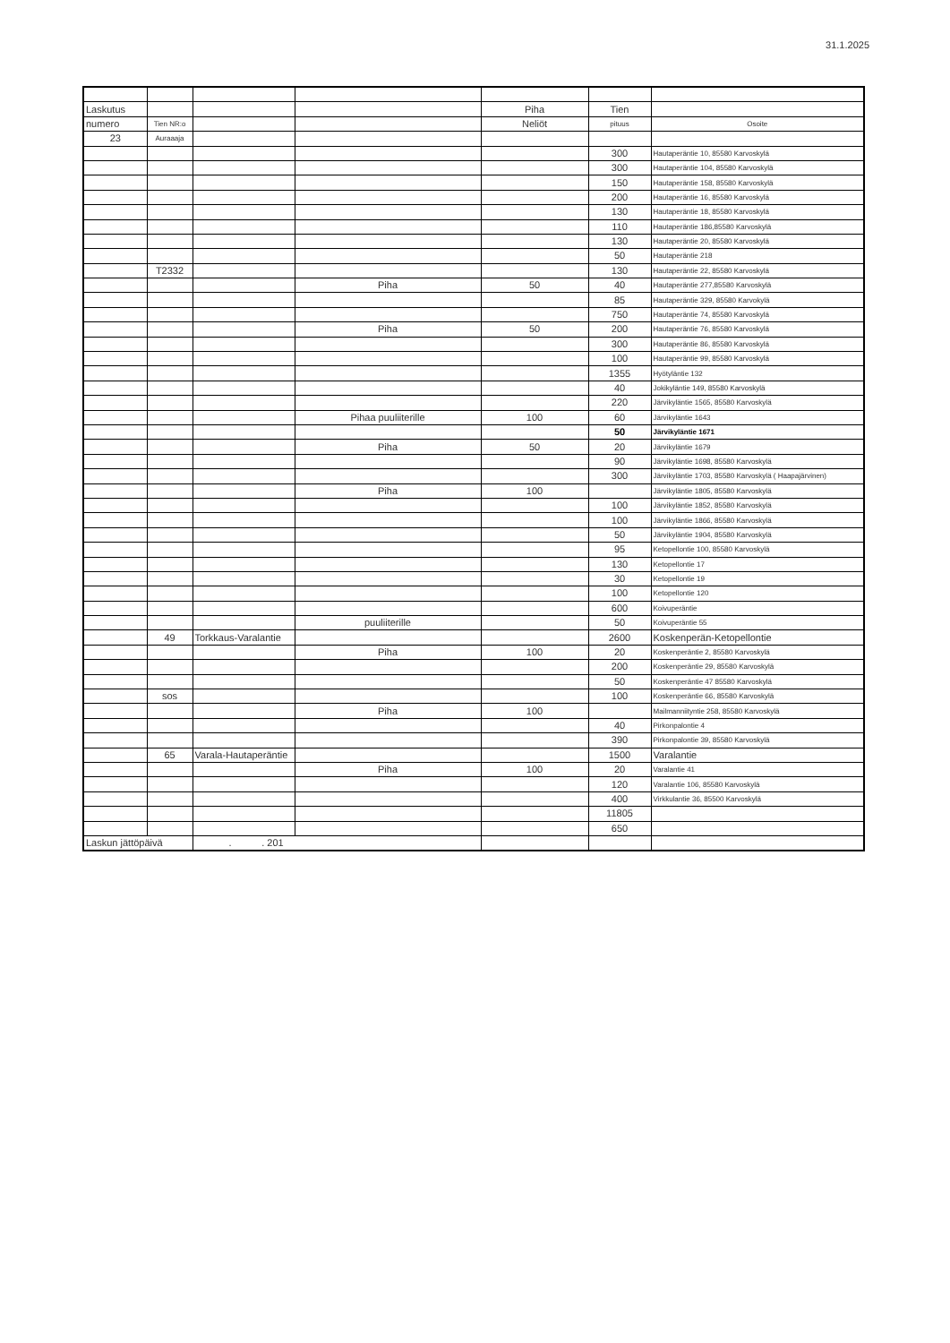31.1.2025
| Laskutus | | | | Piha | Tien | |
| numero | Tien NR:o | | | Neliöt | pituus | Osoite |
| 23 | Auraaaja | | | | | |
| | | | | | 300 | Hautaperäntie 10, 85580 Karvoskylä |
| | | | | | 300 | Hautaperäntie 104, 85580 Karvoskylä |
| | | | | | 150 | Hautaperäntie 158, 85580 Karvoskylä |
| | | | | | 200 | Hautaperäntie 16, 85580 Karvoskylä |
| | | | | | 130 | Hautaperäntie 18, 85580 Karvoskylä |
| | | | | | 110 | Hautaperäntie 186,85580 Karvoskylä |
| | | | | | 130 | Hautaperäntie 20, 85580 Karvoskylä |
| | | | | | 50 | Hautaperäntie 218 |
| | T2332 | | | | 130 | Hautaperäntie 22, 85580 Karvoskylä |
| | | | Piha | 50 | 40 | Hautaperäntie 277,85580 Karvoskylä |
| | | | | | 85 | Hautaperäntie 329, 85580 Karvokylä |
| | | | | | 750 | Hautaperäntie 74, 85580 Karvoskylä |
| | | | Piha | 50 | 200 | Hautaperäntie 76, 85580 Karvoskylä |
| | | | | | 300 | Hautaperäntie 86, 85580 Karvoskylä |
| | | | | | 100 | Hautaperäntie 99, 85580 Karvoskylä |
| | | | | | 1355 | Hyötyläntie 132 |
| | | | | | 40 | Jokikyläntie 149, 85580 Karvoskylä |
| | | | | | 220 | Järvikyläntie 1565, 85580 Karvoskylä |
| | | | Pihaa puuliiterille | 100 | 60 | Järvikyläntie 1643 |
| | | | | | 50 | Järvikyläntie 1671 |
| | | | Piha | 50 | 20 | Järvikyläntie 1679 |
| | | | | | 90 | Järvikyläntie 1698, 85580 Karvoskylä |
| | | | | | 300 | Järvikyläntie 1703, 85580 Karvoskylä ( Haapajärvinen) |
| | | | Piha | 100 | | Järvikyläntie 1805, 85580 Karvoskylä |
| | | | | | 100 | Järvikyläntie 1852, 85580 Karvoskylä |
| | | | | | 100 | Järvikyläntie 1866, 85580 Karvoskylä |
| | | | | | 50 | Järvikyläntie 1904, 85580 Karvoskylä |
| | | | | | 95 | Ketopellontie 100, 85580 Karvoskylä |
| | | | | | 130 | Ketopellontie 17 |
| | | | | | 30 | Ketopellontie 19 |
| | | | | | 100 | Ketopellontie 120 |
| | | | | | 600 | Koivuperäntie |
| | | | puuliiterille | | 50 | Koivuperäntie 55 |
| | 49 | Torkkaus-Varalantie | | | 2600 | Koskenperän-Ketopellontie |
| | | | Piha | 100 | 20 | Koskenperäntie 2, 85580 Karvoskylä |
| | | | | | 200 | Koskenperäntie 29, 85580 Karvoskylä |
| | | | | | 50 | Koskenperäntie 47 85580 Karvoskylä |
| | sos | | | | 100 | Koskenperäntie 66, 85580 Karvoskylä |
| | | | Piha | 100 | | Mailmanniityntie 258, 85580 Karvoskylä |
| | | | | | 40 | Pirkonpalontie 4 |
| | | | | | 390 | Pirkonpalontie 39, 85580 Karvoskylä |
| | 65 | Varala-Hautaperäntie | | | 1500 | Varalantie |
| | | | Piha | 100 | 20 | Varalantie 41 |
| | | | | | 120 | Varalantie 106, 85580 Karvoskylä |
| | | | | | 400 | Virkkulantie 36, 85500 Karvoskylä |
| | | | | | 11805 | |
| | | | | | 650 | |
| Laskun jättöpäivä | | . . 201 | | | | |